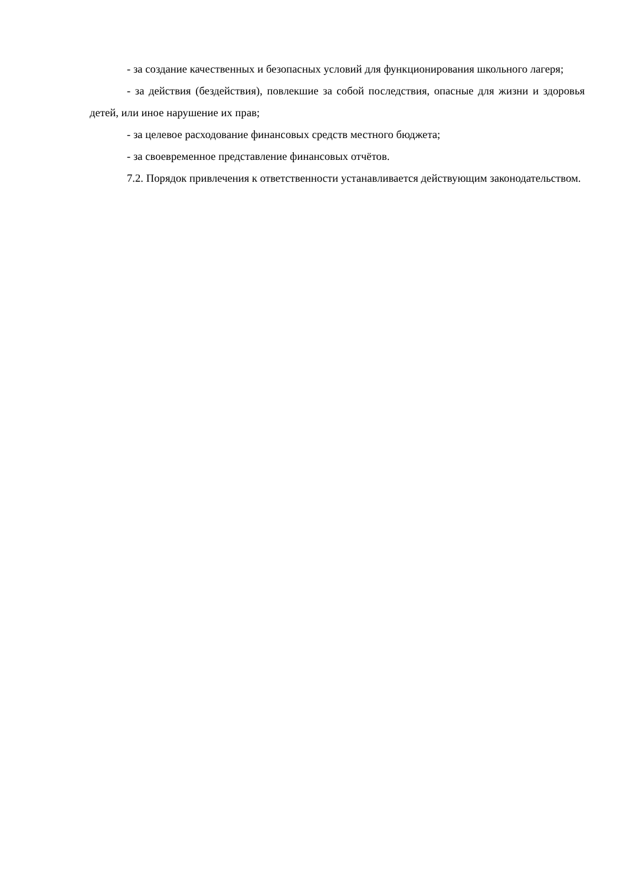- за создание качественных и безопасных условий для функционирования школьного лагеря;
- за действия (бездействия), повлекшие за собой последствия, опасные для жизни и здоровья детей, или иное нарушение их прав;
- за целевое расходование финансовых средств местного бюджета;
- за своевременное представление финансовых отчётов.
7.2. Порядок привлечения к ответственности устанавливается действующим законодательством.